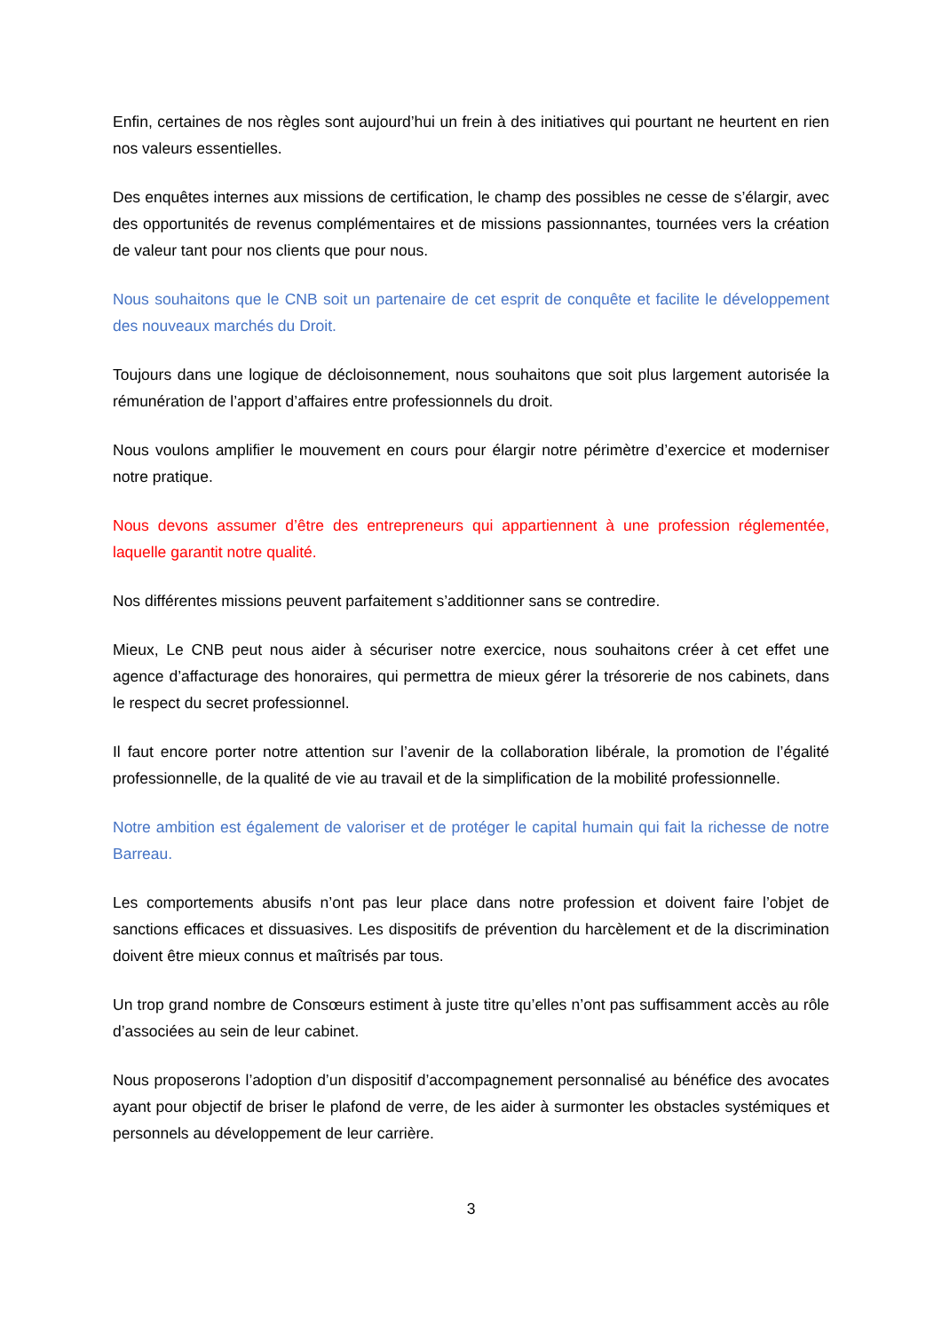Enfin, certaines de nos règles sont aujourd’hui un frein à des initiatives qui pourtant ne heurtent en rien nos valeurs essentielles.
Des enquêtes internes aux missions de certification, le champ des possibles ne cesse de s’élargir, avec des opportunités de revenus complémentaires et de missions passionnantes, tournées vers la création de valeur tant pour nos clients que pour nous.
Nous souhaitons que le CNB soit un partenaire de cet esprit de conquête et facilite le développement des nouveaux marchés du Droit.
Toujours dans une logique de décloisonnement, nous souhaitons que soit plus largement autorisée la rémunération de l’apport d’affaires entre professionnels du droit.
Nous voulons amplifier le mouvement en cours pour élargir notre périmètre d’exercice et moderniser notre pratique.
Nous devons assumer d’être des entrepreneurs qui appartiennent à une profession réglementée, laquelle garantit notre qualité.
Nos différentes missions peuvent parfaitement s’additionner sans se contredire.
Mieux, Le CNB peut nous aider à sécuriser notre exercice, nous souhaitons créer à cet effet une agence d’affacturage des honoraires, qui permettra de mieux gérer la trésorerie de nos cabinets, dans le respect du secret professionnel.
Il faut encore porter notre attention sur l’avenir de la collaboration libérale, la promotion de l’égalité professionnelle, de la qualité de vie au travail et de la simplification de la mobilité professionnelle.
Notre ambition est également de valoriser et de protéger le capital humain qui fait la richesse de notre Barreau.
Les comportements abusifs n’ont pas leur place dans notre profession et doivent faire l’objet de sanctions efficaces et dissuasives. Les dispositifs de prévention du harcèlement et de la discrimination doivent être mieux connus et maîtrisés par tous.
Un trop grand nombre de Consœurs estiment à juste titre qu’elles n’ont pas suffisamment accès au rôle d’associées au sein de leur cabinet.
Nous proposerons l’adoption d’un dispositif d’accompagnement personnalisé au bénéfice des avocates ayant pour objectif de briser le plafond de verre, de les aider à surmonter les obstacles systémiques et personnels au développement de leur carrière.
3